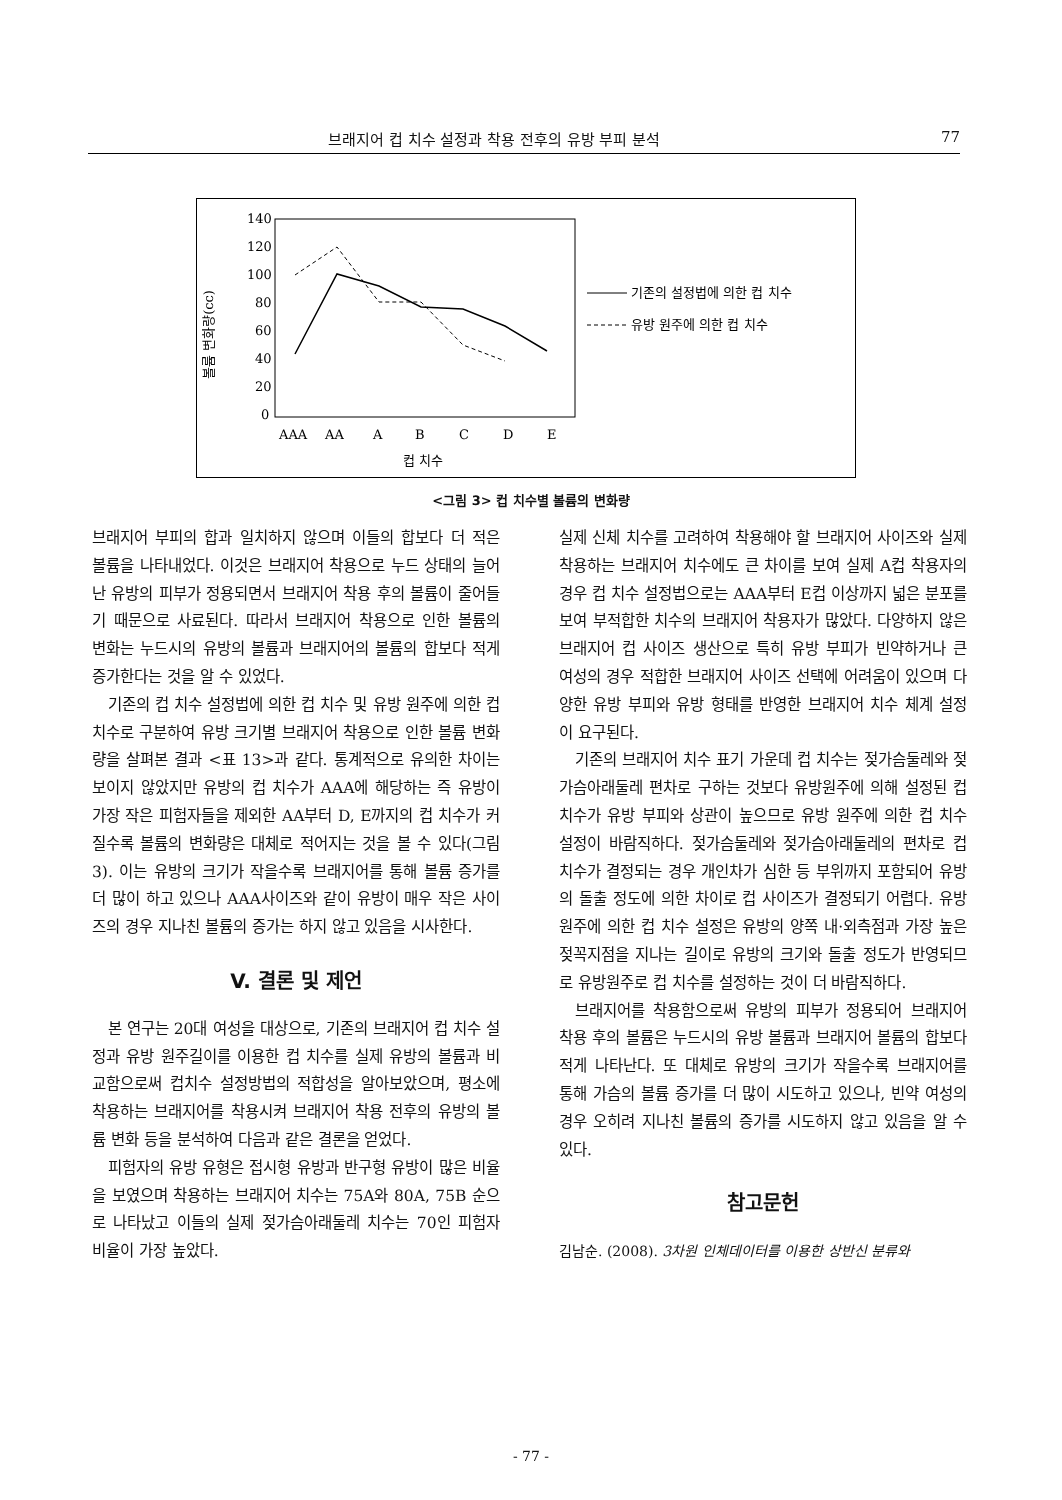브래지어 컵 치수 설정과 착용 전후의 유방 부피 분석 77
볼륨 변화량(cc)
140
120
100
80
60
40
20
0
AAA
AA
A
B
C
D
E
컵 치수
기존의 설정법에 의한 컵 치수
유방 원주에 의한 컵 치수
<그림 3> 컵 치수별 볼륨의 변화량
브래지어 부피의 합과 일치하지 않으며 이들의 합보다 더 적은 볼륨을 나타내었다. 이것은 브래지어 착용으로 누드 상태의 늘어난 유방의 피부가 정용되면서 브래지어 착용 후의 볼륨이 줄어들기 때문으로 사료된다. 따라서 브래지어 착용으로 인한 볼륨의 변화는 누드시의 유방의 볼륨과 브래지어의 볼륨의 합보다 적게 증가한다는 것을 알 수 있었다.
기존의 컵 치수 설정법에 의한 컵 치수 및 유방 원주에 의한 컵 치수로 구분하여 유방 크기별 브래지어 착용으로 인한 볼륨 변화량을 살펴본 결과 <표 13>과 같다. 통계적으로 유의한 차이는 보이지 않았지만 유방의 컵 치수가 AAA에 해당하는 즉 유방이 가장 작은 피험자들을 제외한 AA부터 D, E까지의 컵 치수가 커질수록 볼륨의 변화량은 대체로 적어지는 것을 볼 수 있다(그림 3). 이는 유방의 크기가 작을수록 브래지어를 통해 볼륨 증가를 더 많이 하고 있으나 AAA사이즈와 같이 유방이 매우 작은 사이즈의 경우 지나친 볼륨의 증가는 하지 않고 있음을 시사한다.
V. 결론 및 제언
본 연구는 20대 여성을 대상으로, 기존의 브래지어 컵 치수 설정과 유방 원주길이를 이용한 컵 치수를 실제 유방의 볼륨과 비교함으로써 컵치수 설정방법의 적합성을 알아보았으며, 평소에 착용하는 브래지어를 착용시켜 브래지어 착용 전후의 유방의 볼륨 변화 등을 분석하여 다음과 같은 결론을 얻었다.
피험자의 유방 유형은 접시형 유방과 반구형 유방이 많은 비율을 보였으며 착용하는 브래지어 치수는 75A와 80A, 75B 순으로 나타났고 이들의 실제 젖가슴아래둘레 치수는 70인 피험자 비율이 가장 높았다.
실제 신체 치수를 고려하여 착용해야 할 브래지어 사이즈와 실제 착용하는 브래지어 치수에도 큰 차이를 보여 실제 A컵 착용자의 경우 컵 치수 설정법으로는 AAA부터 E컵 이상까지 넓은 분포를 보여 부적합한 치수의 브래지어 착용자가 많았다. 다양하지 않은 브래지어 컵 사이즈 생산으로 특히 유방 부피가 빈약하거나 큰 여성의 경우 적합한 브래지어 사이즈 선택에 어려움이 있으며 다양한 유방 부피와 유방 형태를 반영한 브래지어 치수 체계 설정이 요구된다.
기존의 브래지어 치수 표기 가운데 컵 치수는 젖가슴둘레와 젖가슴아래둘레 편차로 구하는 것보다 유방원주에 의해 설정된 컵 치수가 유방 부피와 상관이 높으므로 유방 원주에 의한 컵 치수 설정이 바람직하다. 젖가슴둘레와 젖가슴아래둘레의 편차로 컵 치수가 결정되는 경우 개인차가 심한 등 부위까지 포함되어 유방의 돌출 정도에 의한 차이로 컵 사이즈가 결정되기 어렵다. 유방 원주에 의한 컵 치수 설정은 유방의 양쪽 내·외측점과 가장 높은 젖꼭지점을 지나는 길이로 유방의 크기와 돌출 정도가 반영되므로 유방원주로 컵 치수를 설정하는 것이 더 바람직하다.
브래지어를 착용함으로써 유방의 피부가 정용되어 브래지어 착용 후의 볼륨은 누드시의 유방 볼륨과 브래지어 볼륨의 합보다 적게 나타난다. 또 대체로 유방의 크기가 작을수록 브래지어를 통해 가슴의 볼륨 증가를 더 많이 시도하고 있으나, 빈약 여성의 경우 오히려 지나친 볼륨의 증가를 시도하지 않고 있음을 알 수 있다.
참고문헌
김남순. (2008). 3차원 인체데이터를 이용한 상반신 분류와
- 77 -